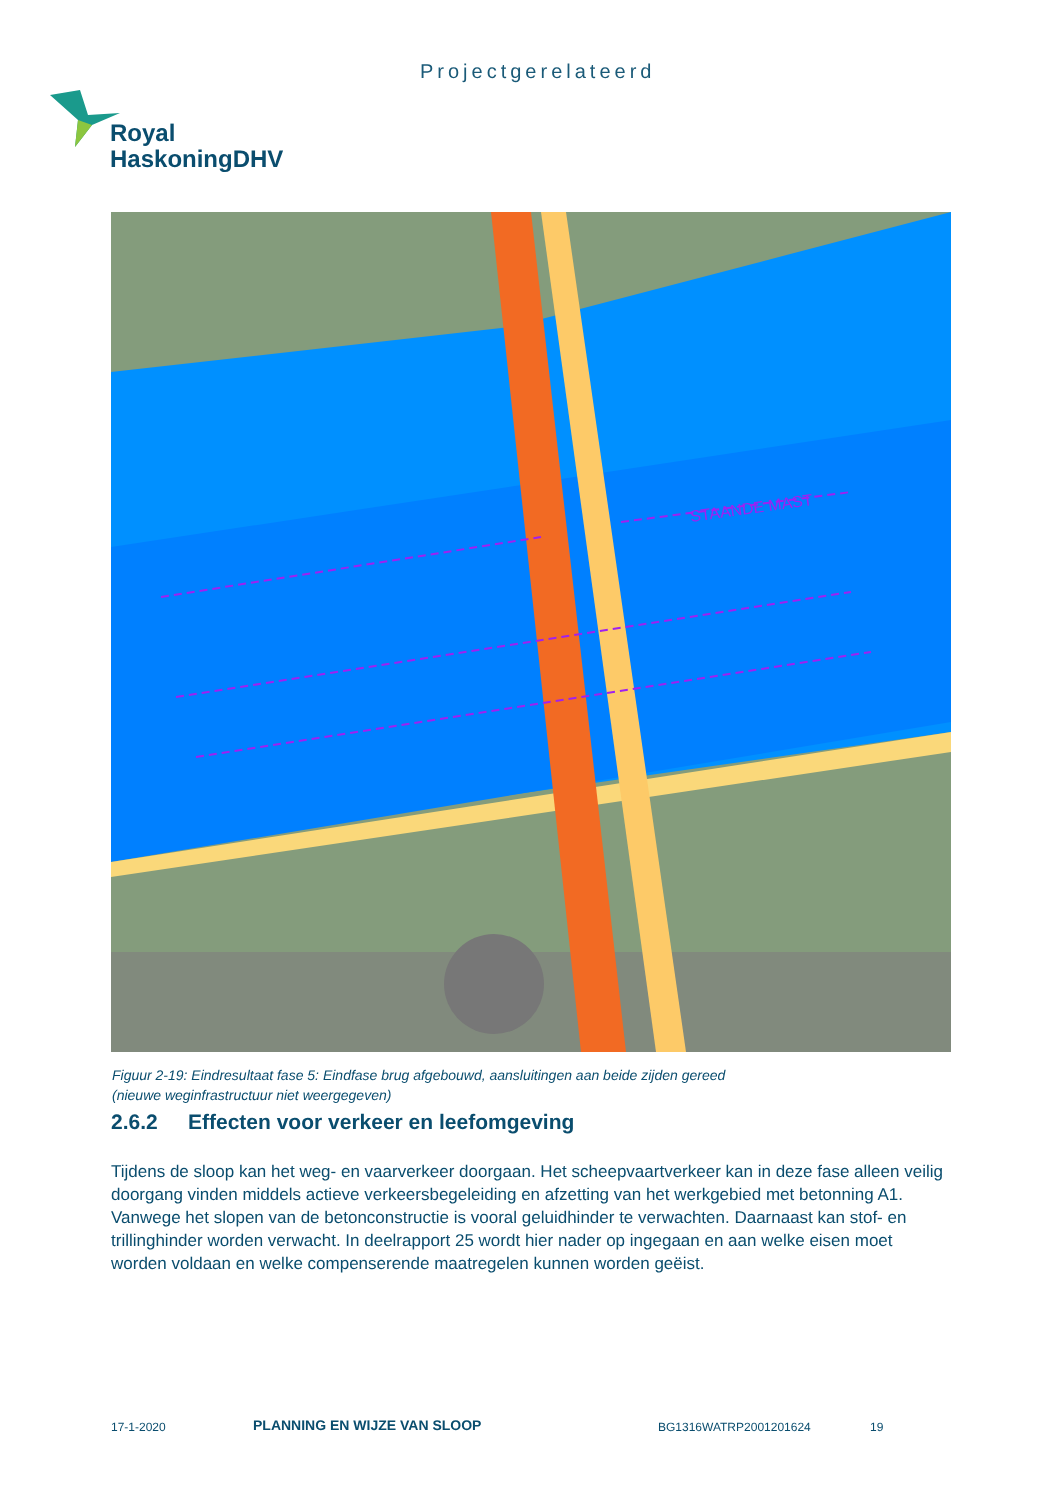Projectgerelateerd
Royal
HaskoningDHV
STAANDE MAST
Figuur 2-19: Eindresultaat fase 5: Eindfase brug afgebouwd, aansluitingen aan beide zijden gereed
(nieuwe weginfrastructuur niet weergegeven)
2.6.2 Effecten voor verkeer en leefomgeving
Tijdens de sloop kan het weg- en vaarverkeer doorgaan. Het scheepvaartverkeer kan in deze fase alleen veilig doorgang vinden middels actieve verkeersbegeleiding en afzetting van het werkgebied met betonning A1. Vanwege het slopen van de betonconstructie is vooral geluidhinder te verwachten. Daarnaast kan stof- en trillinghinder worden verwacht. In deelrapport 25 wordt hier nader op ingegaan en aan welke eisen moet worden voldaan en welke compenserende maatregelen kunnen worden geëist.
17-1-2020 PLANNING EN WIJZE VAN SLOOP BG1316WATRP2001201624 19